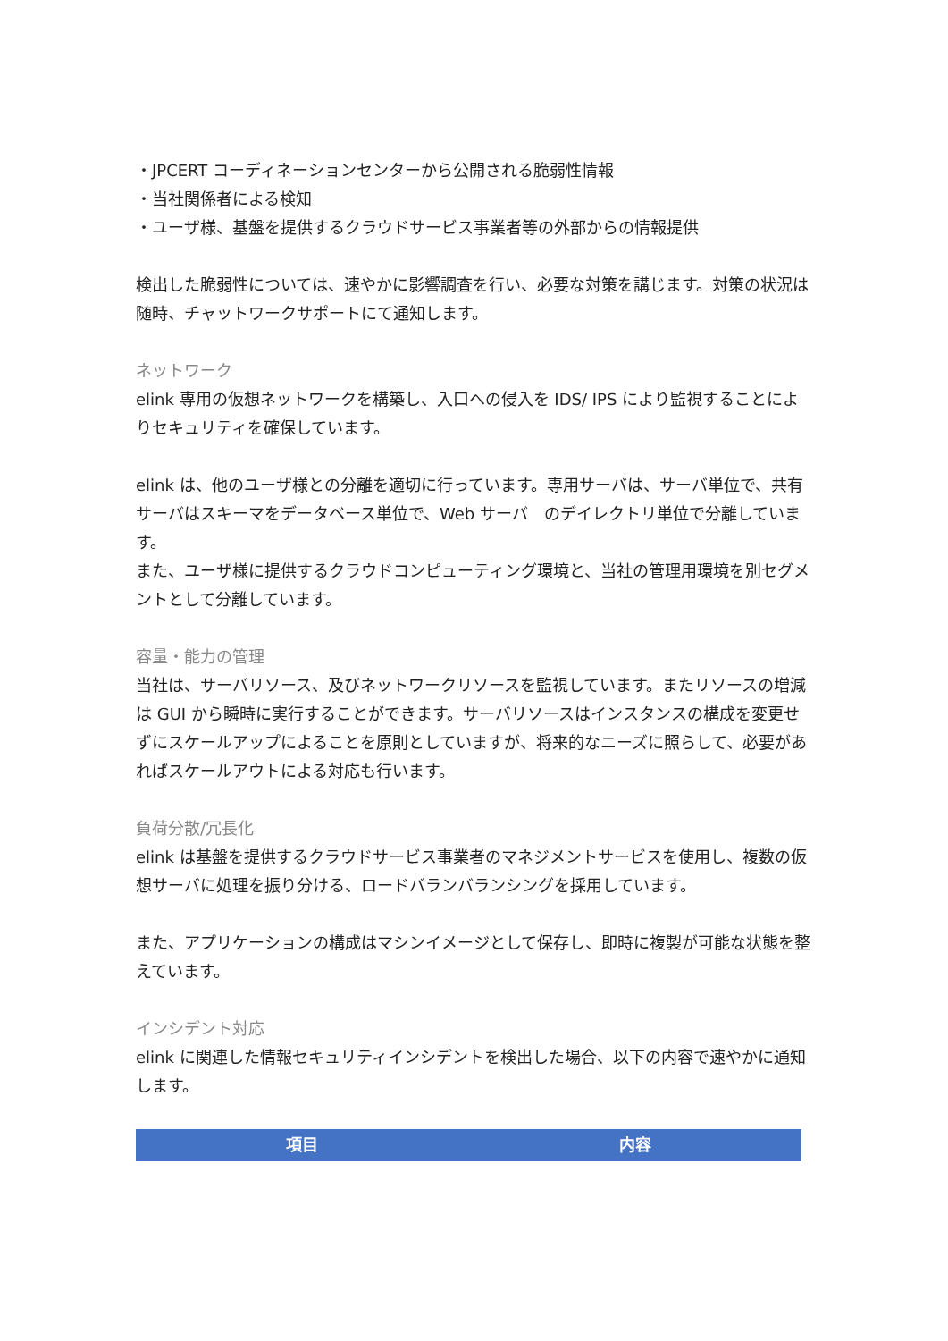・JPCERT コーディネーションセンターから公開される脆弱性情報
・当社関係者による検知
・ユーザ様、基盤を提供するクラウドサービス事業者等の外部からの情報提供
検出した脆弱性については、速やかに影響調査を行い、必要な対策を講じます。対策の状況は随時、チャットワークサポートにて通知します。
ネットワーク
elink 専用の仮想ネットワークを構築し、入口への侵入を IDS/ IPS により監視することによりセキュリティを確保しています。
elink は、他のユーザ様との分離を適切に行っています。専用サーバは、サーバ単位で、共有サーバはスキーマをデータベース単位で、Web サーバ　のデイレクトリ単位で分離しています。
また、ユーザ様に提供するクラウドコンピューティング環境と、当社の管理用環境を別セグメントとして分離しています。
容量・能力の管理
当社は、サーバリソース、及びネットワークリソースを監視しています。またリソースの増減は GUI から瞬時に実行することができます。サーバリソースはインスタンスの構成を変更せずにスケールアップによることを原則としていますが、将来的なニーズに照らして、必要があればスケールアウトによる対応も行います。
負荷分散/冗長化
elink は基盤を提供するクラウドサービス事業者のマネジメントサービスを使用し、複数の仮想サーバに処理を振り分ける、ロードバランバランシングを採用しています。
また、アプリケーションの構成はマシンイメージとして保存し、即時に複製が可能な状態を整えています。
インシデント対応
elink に関連した情報セキュリティインシデントを検出した場合、以下の内容で速やかに通知します。
| 項目 | 内容 |
| --- | --- |